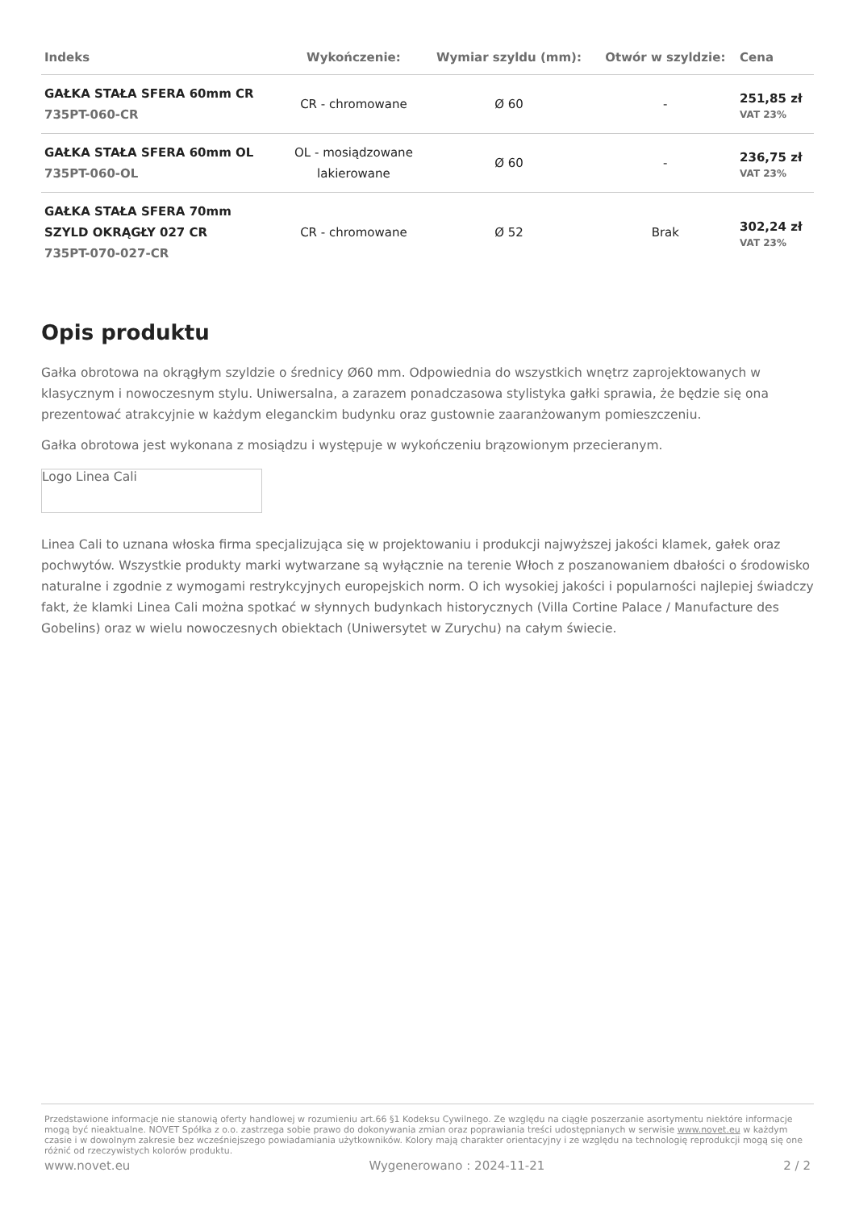| Indeks | Wykończenie: | Wymiar szyldu (mm): | Otwór w szyldzie: | Cena |
| --- | --- | --- | --- | --- |
| GAŁKA STAŁA SFERA 60mm CR 735PT-060-CR | CR - chromowane | Ø 60 | - | 251,85 zł VAT 23% |
| GAŁKA STAŁA SFERA 60mm OL 735PT-060-OL | OL - mosiądzowane lakierowane | Ø 60 | - | 236,75 zł VAT 23% |
| GAŁKA STAŁA SFERA 70mm SZYLD OKRĄGŁY 027 CR 735PT-070-027-CR | CR - chromowane | Ø 52 | Brak | 302,24 zł VAT 23% |
Opis produktu
Gałka obrotowa na okrągłym szyldzie o średnicy Ø60 mm. Odpowiednia do wszystkich wnętrz zaprojektowanych w klasycznym i nowoczesnym stylu. Uniwersalna, a zarazem ponadczasowa stylistyka gałki sprawia, że będzie się ona prezentować atrakcyjnie w każdym eleganckim budynku oraz gustownie zaaranżowanym pomieszczeniu.
Gałka obrotowa jest wykonana z mosiądzu i występuje w wykończeniu brązowionym przecieranym.
Logo Linea Cali
Linea Cali to uznana włoska firma specjalizująca się w projektowaniu i produkcji najwyższej jakości klamek, gałek oraz pochwytów. Wszystkie produkty marki wytwarzane są wyłącznie na terenie Włoch z poszanowaniem dbałości o środowisko naturalne i zgodnie z wymogami restrykcyjnych europejskich norm. O ich wysokiej jakości i popularności najlepiej świadczy fakt, że klamki Linea Cali można spotkać w słynnych budynkach historycznych (Villa Cortine Palace / Manufacture des Gobelins) oraz w wielu nowoczesnych obiektach (Uniwersytet w Zurychu) na całym świecie.
Przedstawione informacje nie stanowią oferty handlowej w rozumieniu art.66 §1 Kodeksu Cywilnego. Ze względu na ciągłe poszerzanie asortymentu niektóre informacje mogą być nieaktualne. NOVET Spółka z o.o. zastrzega sobie prawo do dokonywania zmian oraz poprawiania treści udostępnianych w serwisie www.novet.eu w każdym czasie i w dowolnym zakresie bez wcześniejszego powiadamiania użytkowników. Kolory mają charakter orientacyjny i ze względu na technologię reprodukcji mogą się one różnić od rzeczywistych kolorów produktu.
www.novet.eu Wygenerowano : 2024-11-21 2 / 2